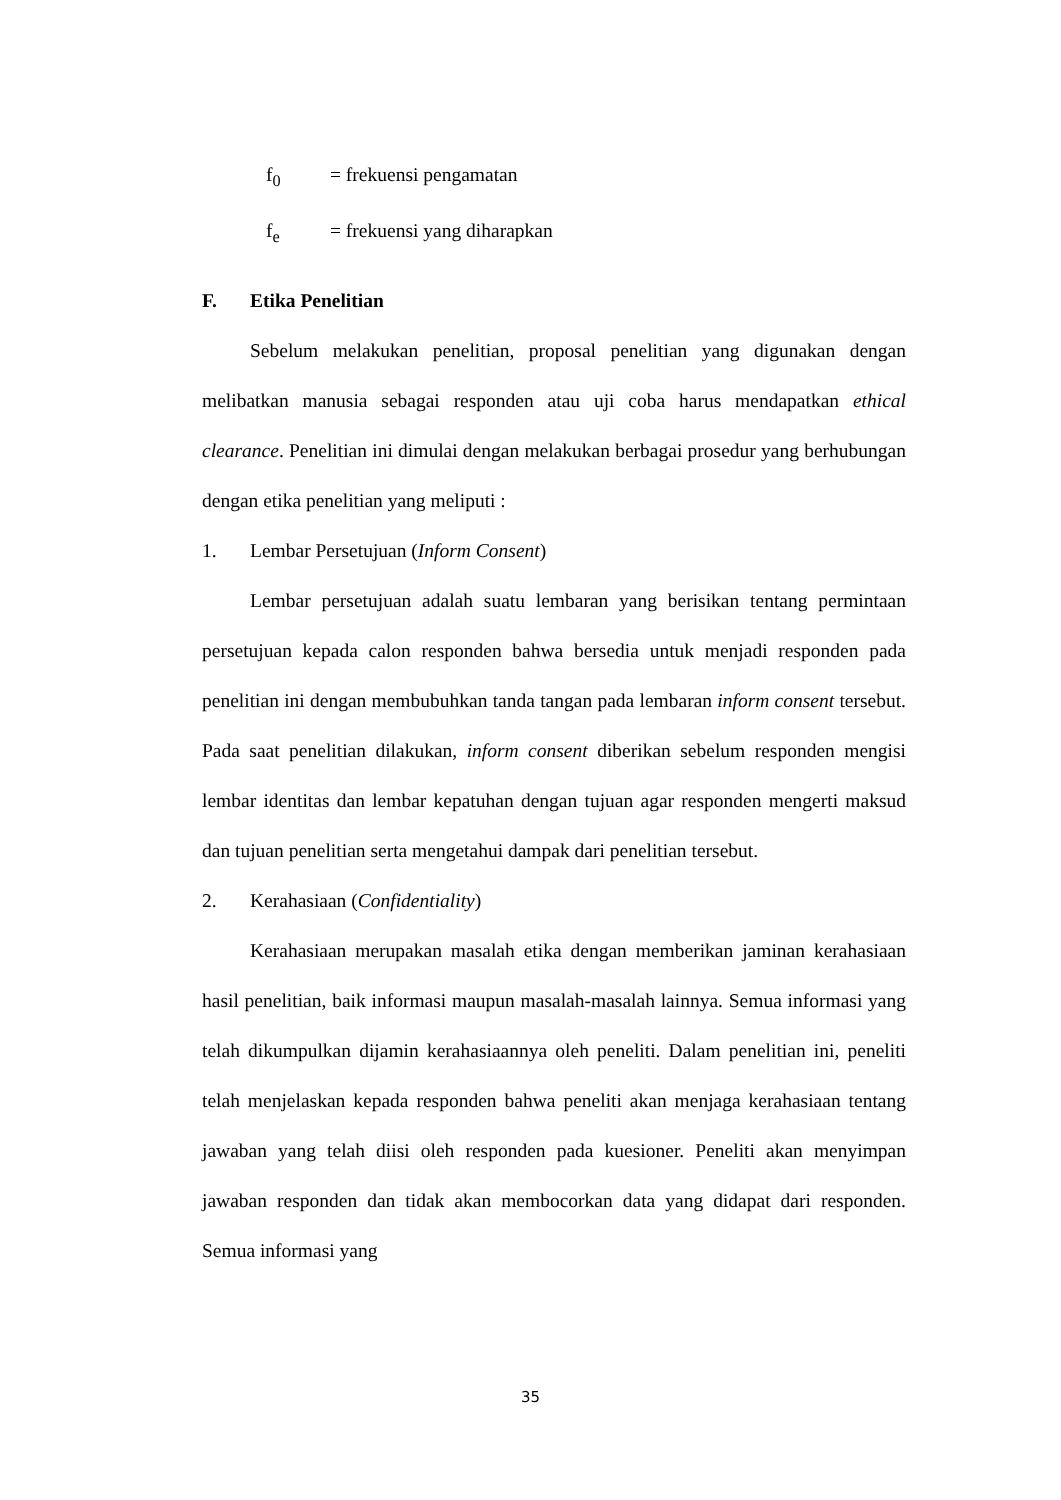f<sub>0</sub> = frekuensi pengamatan
f<sub>e</sub> = frekuensi yang diharapkan
F. Etika Penelitian
Sebelum melakukan penelitian, proposal penelitian yang digunakan dengan melibatkan manusia sebagai responden atau uji coba harus mendapatkan ethical clearance. Penelitian ini dimulai dengan melakukan berbagai prosedur yang berhubungan dengan etika penelitian yang meliputi :
1. Lembar Persetujuan (Inform Consent)
Lembar persetujuan adalah suatu lembaran yang berisikan tentang permintaan persetujuan kepada calon responden bahwa bersedia untuk menjadi responden pada penelitian ini dengan membubuhkan tanda tangan pada lembaran inform consent tersebut. Pada saat penelitian dilakukan, inform consent diberikan sebelum responden mengisi lembar identitas dan lembar kepatuhan dengan tujuan agar responden mengerti maksud dan tujuan penelitian serta mengetahui dampak dari penelitian tersebut.
2. Kerahasiaan (Confidentiality)
Kerahasiaan merupakan masalah etika dengan memberikan jaminan kerahasiaan hasil penelitian, baik informasi maupun masalah-masalah lainnya. Semua informasi yang telah dikumpulkan dijamin kerahasiaannya oleh peneliti. Dalam penelitian ini, peneliti telah menjelaskan kepada responden bahwa peneliti akan menjaga kerahasiaan tentang jawaban yang telah diisi oleh responden pada kuesioner. Peneliti akan menyimpan jawaban responden dan tidak akan membocorkan data yang didapat dari responden. Semua informasi yang
35